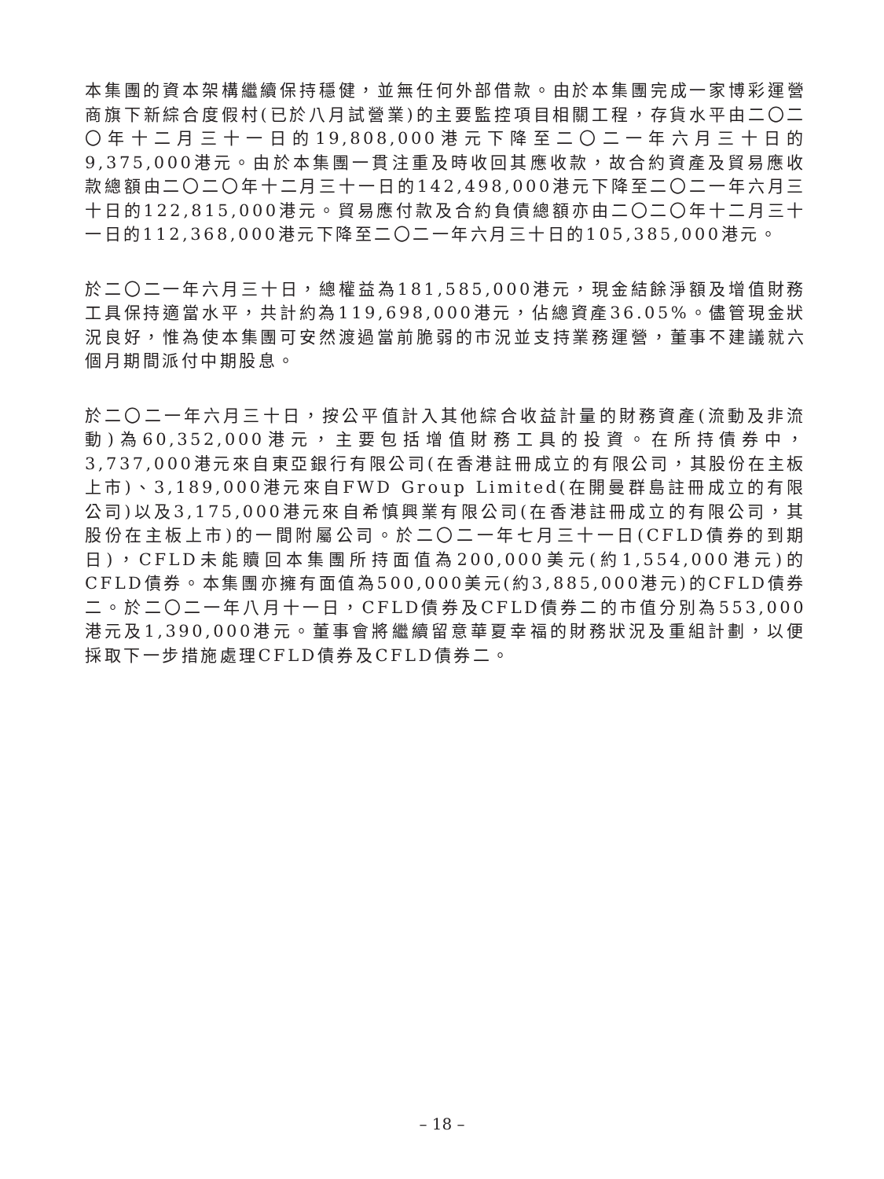本集團的資本架構繼續保持穩健，並無任何外部借款。由於本集團完成一家博彩運營商旗下新綜合度假村(已於八月試營業)的主要監控項目相關工程，存貨水平由二〇二〇年十二月三十一日的19,808,000港元下降至二〇二一年六月三十日的9,375,000港元。由於本集團一貫注重及時收回其應收款，故合約資產及貿易應收款總額由二〇二〇年十二月三十一日的142,498,000港元下降至二〇二一年六月三十日的122,815,000港元。貿易應付款及合約負債總額亦由二〇二〇年十二月三十一日的112,368,000港元下降至二〇二一年六月三十日的105,385,000港元。
於二〇二一年六月三十日，總權益為181,585,000港元，現金結餘淨額及增值財務工具保持適當水平，共計約為119,698,000港元，佔總資產36.05%。儘管現金狀況良好，惟為使本集團可安然渡過當前脆弱的市況並支持業務運營，董事不建議就六個月期間派付中期股息。
於二〇二一年六月三十日，按公平值計入其他綜合收益計量的財務資產(流動及非流動)為60,352,000港元，主要包括增值財務工具的投資。在所持債券中，3,737,000港元來自東亞銀行有限公司(在香港註冊成立的有限公司，其股份在主板上市)、3,189,000港元來自FWD Group Limited(在開曼群島註冊成立的有限公司)以及3,175,000港元來自希慎興業有限公司(在香港註冊成立的有限公司，其股份在主板上市)的一間附屬公司。於二〇二一年七月三十一日(CFLD債券的到期日)，CFLD未能贖回本集團所持面值為200,000美元(約1,554,000港元)的CFLD債券。本集團亦擁有面值為500,000美元(約3,885,000港元)的CFLD債券二。於二〇二一年八月十一日，CFLD債券及CFLD債券二的市值分別為553,000港元及1,390,000港元。董事會將繼續留意華夏幸福的財務狀況及重組計劃，以便採取下一步措施處理CFLD債券及CFLD債券二。
– 18 –